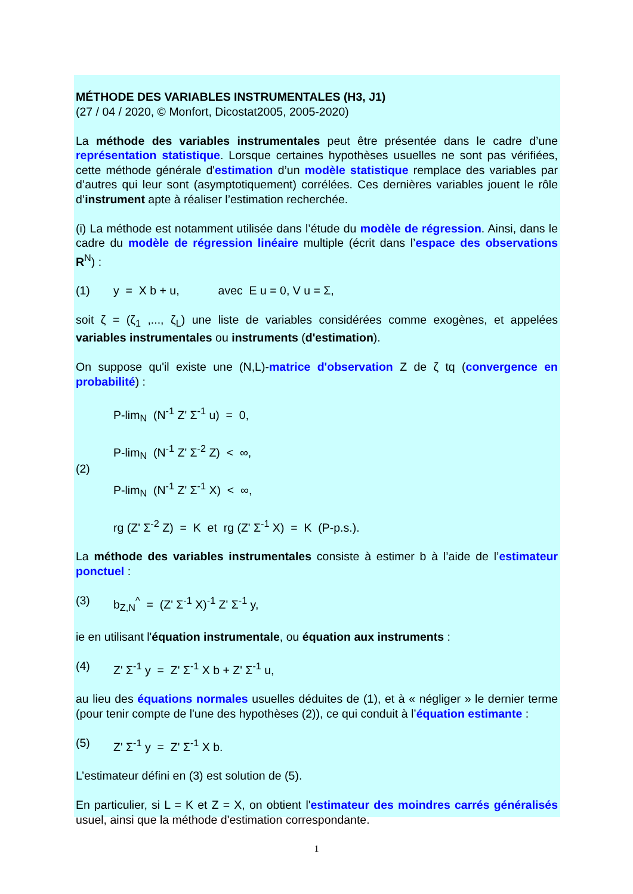MÉTHODE DES VARIABLES INSTRUMENTALES (H3, J1)
(27 / 04 / 2020, © Monfort, Dicostat2005, 2005-2020)
La méthode des variables instrumentales peut être présentée dans le cadre d’une représentation statistique. Lorsque certaines hypothèses usuelles ne sont pas vérifiées, cette méthode générale d'estimation d’un modèle statistique remplace des variables par d’autres qui leur sont (asymptotiquement) corrélées. Ces dernières variables jouent le rôle d’instrument apte à réaliser l’estimation recherchée.
(i) La méthode est notamment utilisée dans l’étude du modèle de régression. Ainsi, dans le cadre du modèle de régression linéaire multiple (écrit dans l’espace des observations R<sup>N</sup>) :
(1) y = X b + u, avec E u = 0, V u = Σ,
soit ζ = (ζ<sub>1</sub> ,..., ζ<sub>L</sub>) une liste de variables considérées comme exogènes, et appelées variables instrumentales ou instruments (d'estimation).
On suppose qu'il existe une (N,L)-matrice d'observation Z de ζ tq (convergence en probabilité) :
(2)
P-lim<sub>N</sub> (N<sup>-1</sup> Z' Σ<sup>-1</sup> u) = 0,
P-lim<sub>N</sub> (N<sup>-1</sup> Z' Σ<sup>-2</sup> Z) < ∞,
P-lim<sub>N</sub> (N<sup>-1</sup> Z' Σ<sup>-1</sup> X) < ∞,
rg (Z' Σ<sup>-2</sup> Z) = K et rg (Z' Σ<sup>-1</sup> X) = K (P-p.s.).
La méthode des variables instrumentales consiste à estimer b à l’aide de l’estimateur ponctuel :
(3) b<sub>Z,N</sub><sup>^</sup> = (Z' Σ<sup>-1</sup> X)<sup>-1</sup> Z' Σ<sup>-1</sup> y,
ie en utilisant l'équation instrumentale, ou équation aux instruments :
(4) Z' Σ<sup>-1</sup> y = Z' Σ<sup>-1</sup> X b + Z' Σ<sup>-1</sup> u,
au lieu des équations normales usuelles déduites de (1), et à « négliger » le dernier terme (pour tenir compte de l'une des hypothèses (2)), ce qui conduit à l’équation estimante :
(5) Z' Σ<sup>-1</sup> y = Z' Σ<sup>-1</sup> X b.
L’estimateur défini en (3) est solution de (5).
En particulier, si L = K et Z = X, on obtient l'estimateur des moindres carrés généralisés usuel, ainsi que la méthode d'estimation correspondante.
1